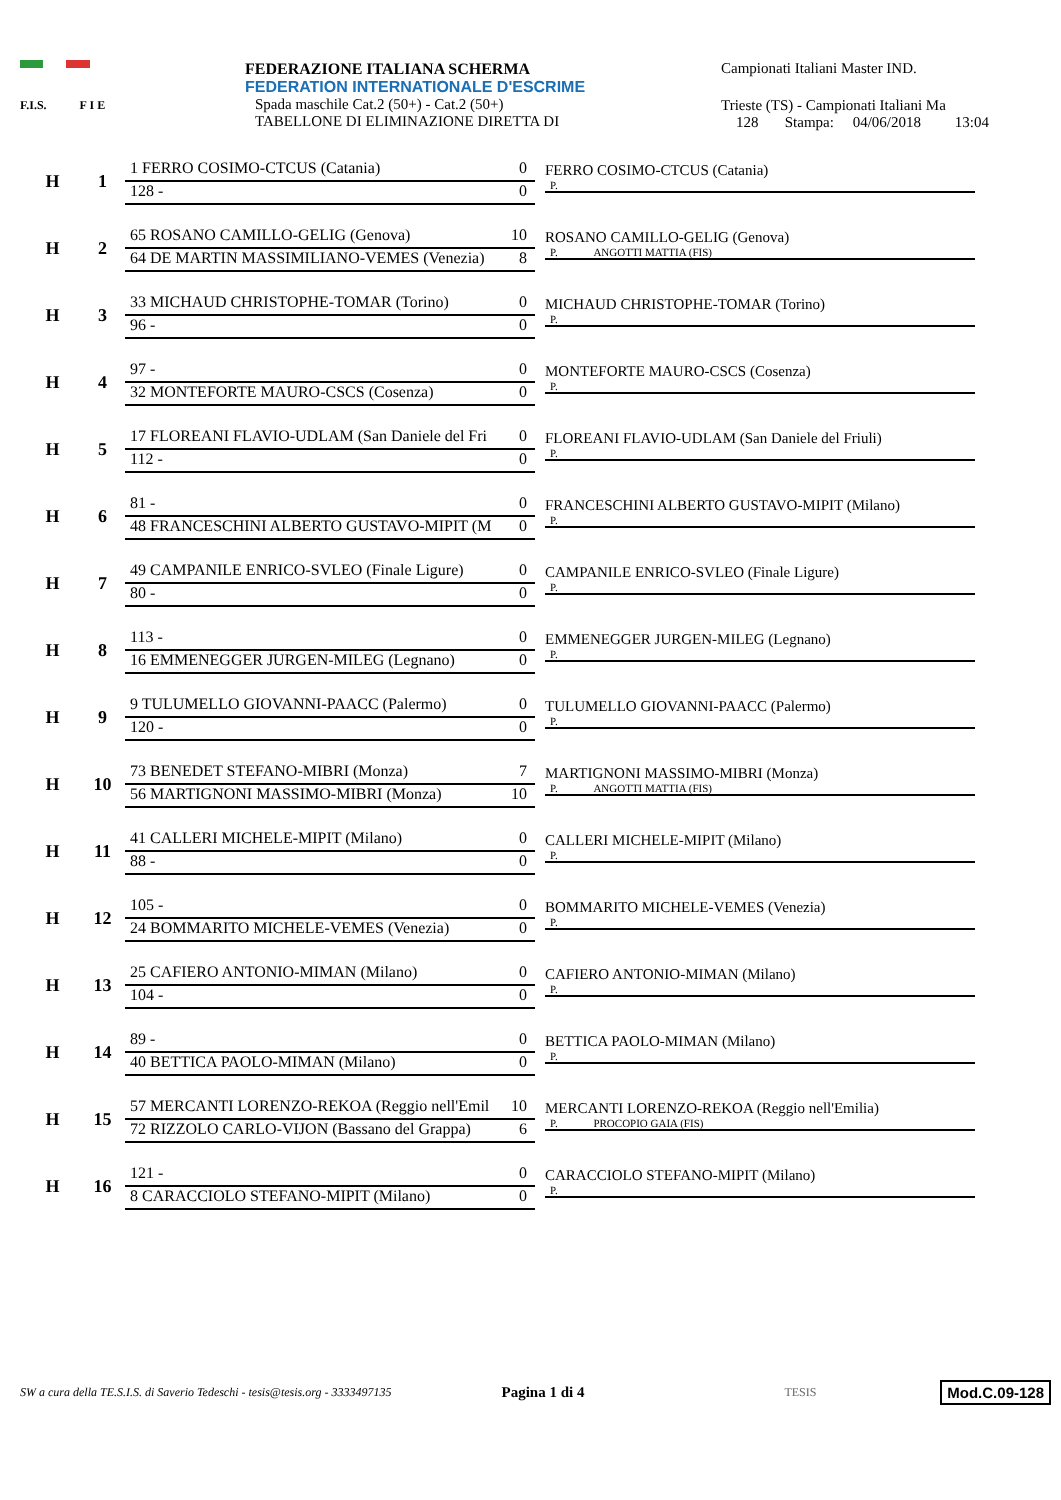F.I.S. F I E
FEDERAZIONE ITALIANA SCHERMA
FEDERATION INTERNATIONALE D'ESCRIME
Spada maschile Cat.2 (50+) - Cat.2 (50+)
TABELLONE DI ELIMINAZIONE DIRETTA DI
Campionati Italiani Master IND.
Trieste (TS) - Campionati Italiani Ma
128 Stampa: 04/06/2018 13:04
H 1
1 FERRO COSIMO-CTCUS (Catania) 0
128 - 0
FERRO COSIMO-CTCUS (Catania)
P.
H 2
65 ROSANO CAMILLO-GELIG (Genova) 10
64 DE MARTIN MASSIMILIANO-VEMES (Venezia) 8
ROSANO CAMILLO-GELIG (Genova)
P. ANGOTTI MATTIA (FIS)
H 3
33 MICHAUD CHRISTOPHE-TOMAR (Torino) 0
96 - 0
MICHAUD CHRISTOPHE-TOMAR (Torino)
P.
H 4
97 - 0
32 MONTEFORTE MAURO-CSCS (Cosenza) 0
MONTEFORTE MAURO-CSCS (Cosenza)
P.
H 5
17 FLOREANI FLAVIO-UDLAM (San Daniele del Fri 0
112 - 0
FLOREANI FLAVIO-UDLAM (San Daniele del Friuli)
P.
H 6
81 - 0
48 FRANCESCHINI ALBERTO GUSTAVO-MIPIT (M 0
FRANCESCHINI ALBERTO GUSTAVO-MIPIT (Milano)
P.
H 7
49 CAMPANILE ENRICO-SVLEO (Finale Ligure) 0
80 - 0
CAMPANILE ENRICO-SVLEO (Finale Ligure)
P.
H 8
113 - 0
16 EMMENEGGER JURGEN-MILEG (Legnano) 0
EMMENEGGER JURGEN-MILEG (Legnano)
P.
H 9
9 TULUMELLO GIOVANNI-PAACC (Palermo) 0
120 - 0
TULUMELLO GIOVANNI-PAACC (Palermo)
P.
H 10
73 BENEDET STEFANO-MIBRI (Monza) 7
56 MARTIGNONI MASSIMO-MIBRI (Monza) 10
MARTIGNONI MASSIMO-MIBRI (Monza)
P. ANGOTTI MATTIA (FIS)
H 11
41 CALLERI MICHELE-MIPIT (Milano) 0
88 - 0
CALLERI MICHELE-MIPIT (Milano)
P.
H 12
105 - 0
24 BOMMARITO MICHELE-VEMES (Venezia) 0
BOMMARITO MICHELE-VEMES (Venezia)
P.
H 13
25 CAFIERO ANTONIO-MIMAN (Milano) 0
104 - 0
CAFIERO ANTONIO-MIMAN (Milano)
P.
H 14
89 - 0
40 BETTICA PAOLO-MIMAN (Milano) 0
BETTICA PAOLO-MIMAN (Milano)
P.
H 15
57 MERCANTI LORENZO-REKOA (Reggio nell'Emil 10
72 RIZZOLO CARLO-VIJON (Bassano del Grappa) 6
MERCANTI LORENZO-REKOA (Reggio nell'Emilia)
P. PROCOPIO GAIA (FIS)
H 16
121 - 0
8 CARACCIOLO STEFANO-MIPIT (Milano) 0
CARACCIOLO STEFANO-MIPIT (Milano)
P.
SW a cura della TE.S.I.S. di Saverio Tedeschi - tesis@tesis.org - 3333497135 Pagina 1 di 4 TESIS Mod.C.09-128